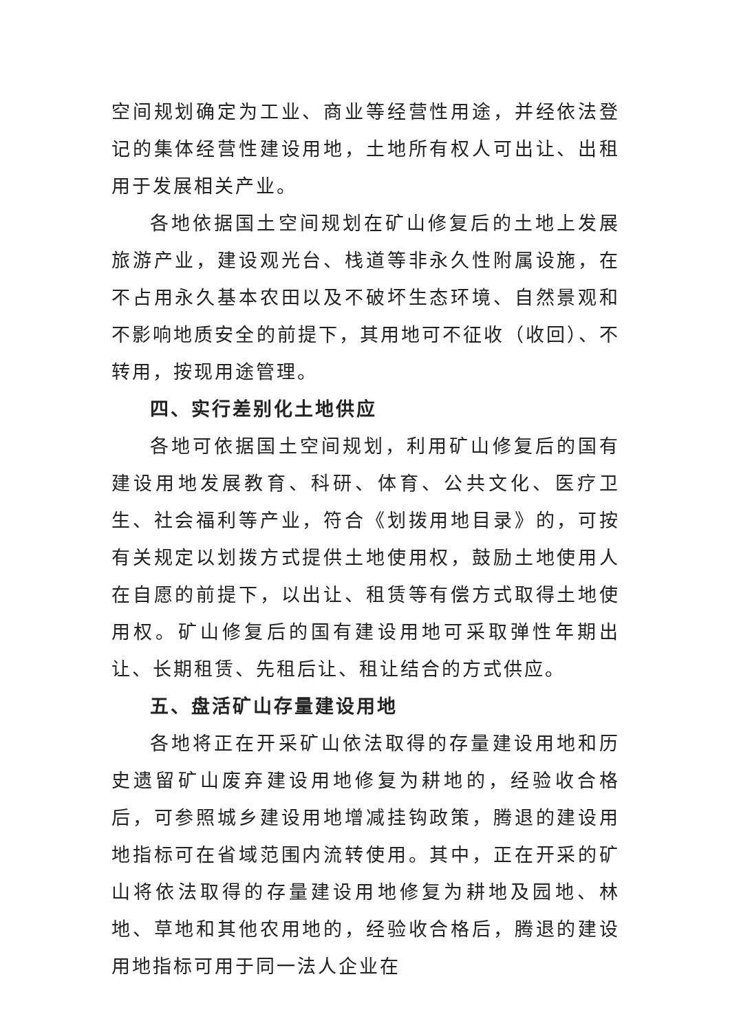空间规划确定为工业、商业等经营性用途，并经依法登记的集体经营性建设用地，土地所有权人可出让、出租用于发展相关产业。
各地依据国土空间规划在矿山修复后的土地上发展旅游产业，建设观光台、栈道等非永久性附属设施，在不占用永久基本农田以及不破坏生态环境、自然景观和不影响地质安全的前提下，其用地可不征收（收回）、不转用，按现用途管理。
四、实行差别化土地供应
各地可依据国土空间规划，利用矿山修复后的国有建设用地发展教育、科研、体育、公共文化、医疗卫生、社会福利等产业，符合《划拨用地目录》的，可按有关规定以划拨方式提供土地使用权，鼓励土地使用人在自愿的前提下，以出让、租赁等有偿方式取得土地使用权。矿山修复后的国有建设用地可采取弹性年期出让、长期租赁、先租后让、租让结合的方式供应。
五、盘活矿山存量建设用地
各地将正在开采矿山依法取得的存量建设用地和历史遗留矿山废弃建设用地修复为耕地的，经验收合格后，可参照城乡建设用地增减挂钩政策，腾退的建设用地指标可在省域范围内流转使用。其中，正在开采的矿山将依法取得的存量建设用地修复为耕地及园地、林地、草地和其他农用地的，经验收合格后，腾退的建设用地指标可用于同一法人企业在